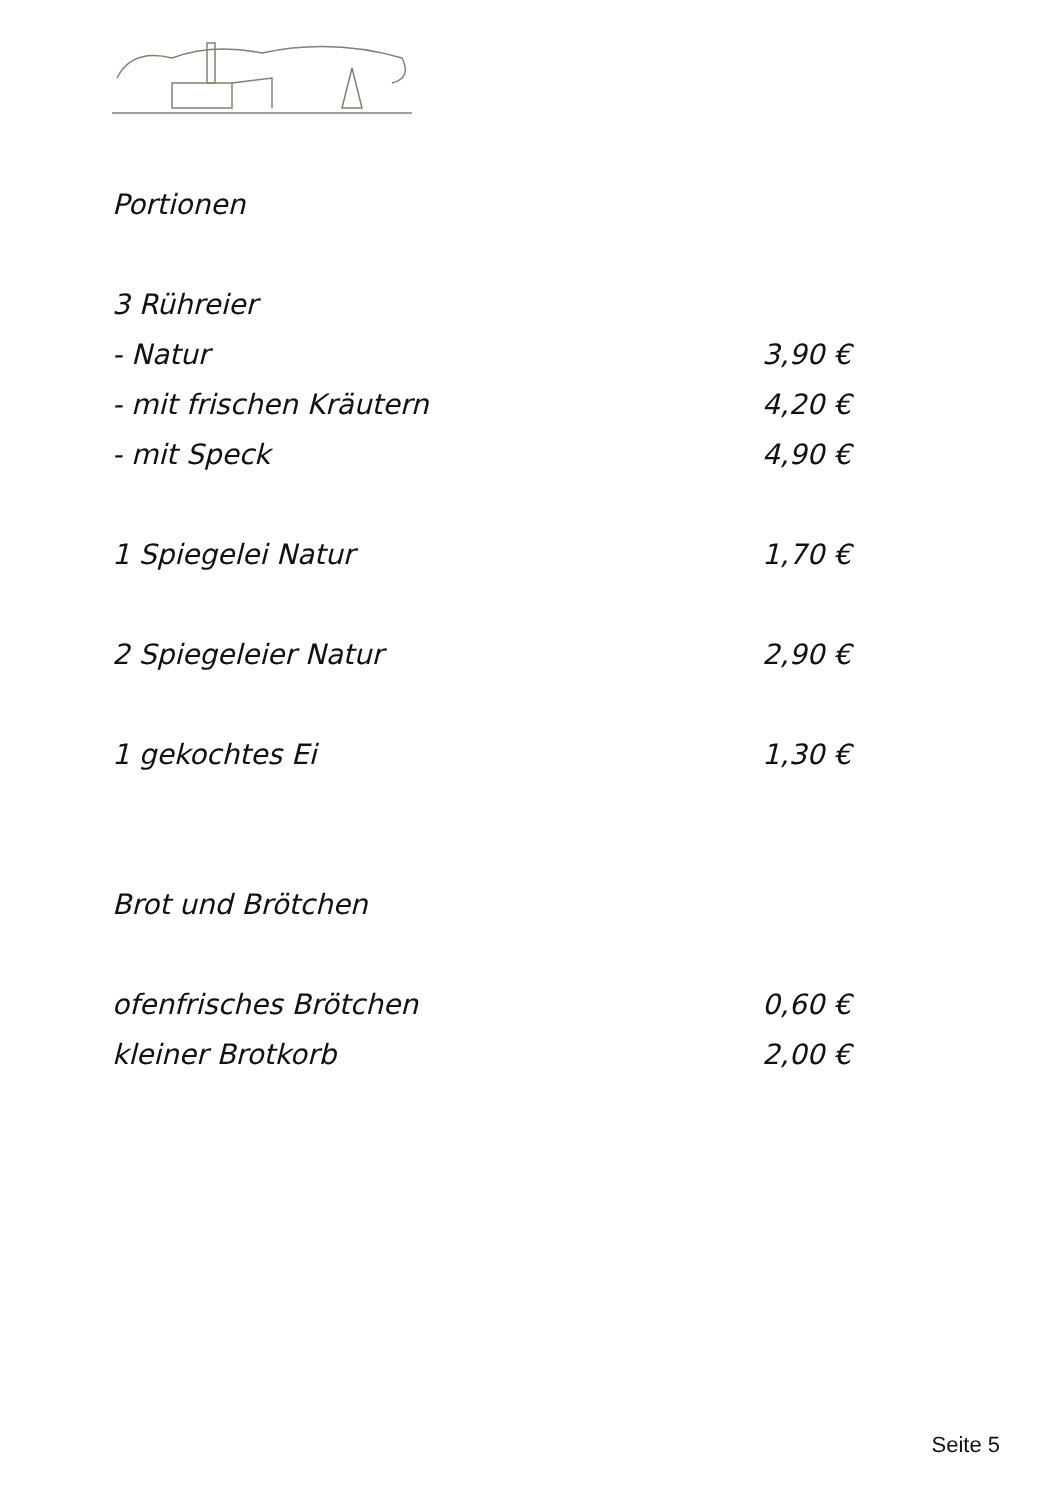Portionen
3 Rühreier
- Natur 3,90 €
- mit frischen Kräutern 4,20 €
- mit Speck 4,90 €
1 Spiegelei Natur 1,70 €
2 Spiegeleier Natur 2,90 €
1 gekochtes Ei 1,30 €
Brot und Brötchen
ofenfrisches Brötchen 0,60 €
kleiner Brotkorb 2,00 €
Seite 5